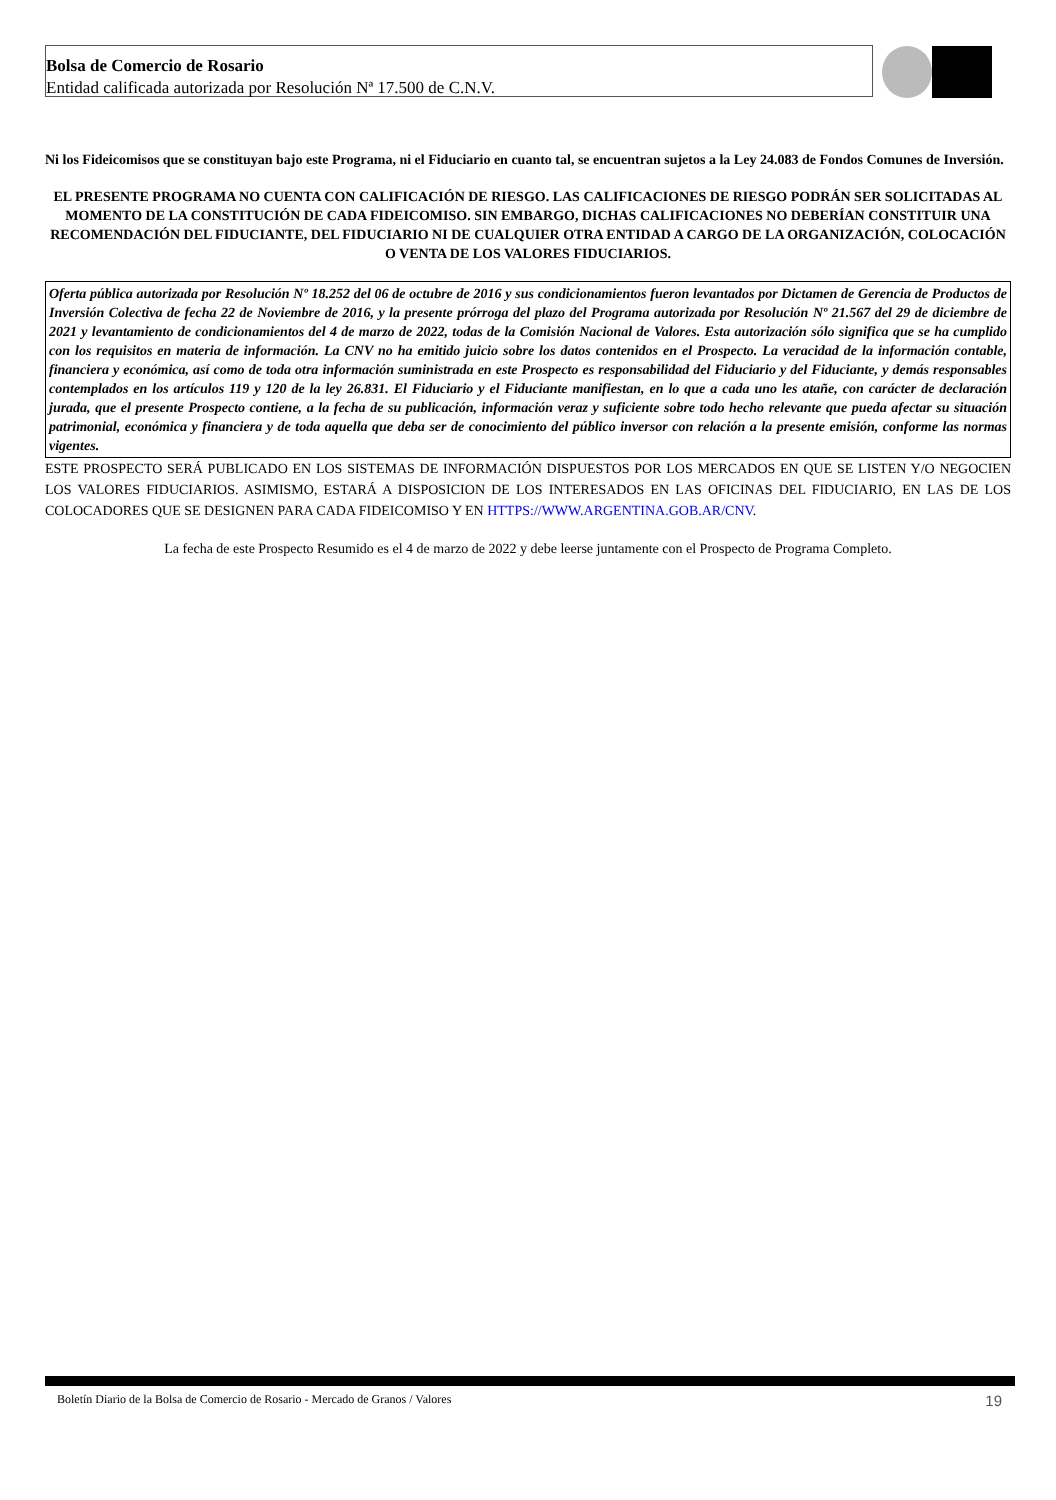Bolsa de Comercio de Rosario
Entidad calificada autorizada por Resolución Nª 17.500 de C.N.V.
Ni los Fideicomisos que se constituyan bajo este Programa, ni el Fiduciario en cuanto tal, se encuentran sujetos a la Ley 24.083 de Fondos Comunes de Inversión.
EL PRESENTE PROGRAMA NO CUENTA CON CALIFICACIÓN DE RIESGO. LAS CALIFICACIONES DE RIESGO PODRÁN SER SOLICITADAS AL MOMENTO DE LA CONSTITUCIÓN DE CADA FIDEICOMISO. SIN EMBARGO, DICHAS CALIFICACIONES NO DEBERÍAN CONSTITUIR UNA RECOMENDACIÓN DEL FIDUCIANTE, DEL FIDUCIARIO NI DE CUALQUIER OTRA ENTIDAD A CARGO DE LA ORGANIZACIÓN, COLOCACIÓN O VENTA DE LOS VALORES FIDUCIARIOS.
Oferta pública autorizada por Resolución Nº 18.252 del 06 de octubre de 2016 y sus condicionamientos fueron levantados por Dictamen de Gerencia de Productos de Inversión Colectiva de fecha 22 de Noviembre de 2016, y la presente prórroga del plazo del Programa autorizada por Resolución Nº 21.567 del 29 de diciembre de 2021 y levantamiento de condicionamientos del 4 de marzo de 2022, todas de la Comisión Nacional de Valores. Esta autorización sólo significa que se ha cumplido con los requisitos en materia de información. La CNV no ha emitido juicio sobre los datos contenidos en el Prospecto. La veracidad de la información contable, financiera y económica, así como de toda otra información suministrada en este Prospecto es responsabilidad del Fiduciario y del Fiduciante, y demás responsables contemplados en los artículos 119 y 120 de la ley 26.831. El Fiduciario y el Fiduciante manifiestan, en lo que a cada uno les atañe, con carácter de declaración jurada, que el presente Prospecto contiene, a la fecha de su publicación, información veraz y suficiente sobre todo hecho relevante que pueda afectar su situación patrimonial, económica y financiera y de toda aquella que deba ser de conocimiento del público inversor con relación a la presente emisión, conforme las normas vigentes.
ESTE PROSPECTO SERÁ PUBLICADO EN LOS SISTEMAS DE INFORMACIÓN DISPUESTOS POR LOS MERCADOS EN QUE SE LISTEN Y/O NEGOCIEN LOS VALORES FIDUCIARIOS. ASIMISMO, ESTARÁ A DISPOSICION DE LOS INTERESADOS EN LAS OFICINAS DEL FIDUCIARIO, EN LAS DE LOS COLOCADORES QUE SE DESIGNEN PARA CADA FIDEICOMISO Y EN HTTPS://WWW.ARGENTINA.GOB.AR/CNV.
La fecha de este Prospecto Resumido es el 4 de marzo de 2022 y debe leerse juntamente con el Prospecto de Programa Completo.
Boletín Diario de la Bolsa de Comercio de Rosario - Mercado de Granos / Valores 19